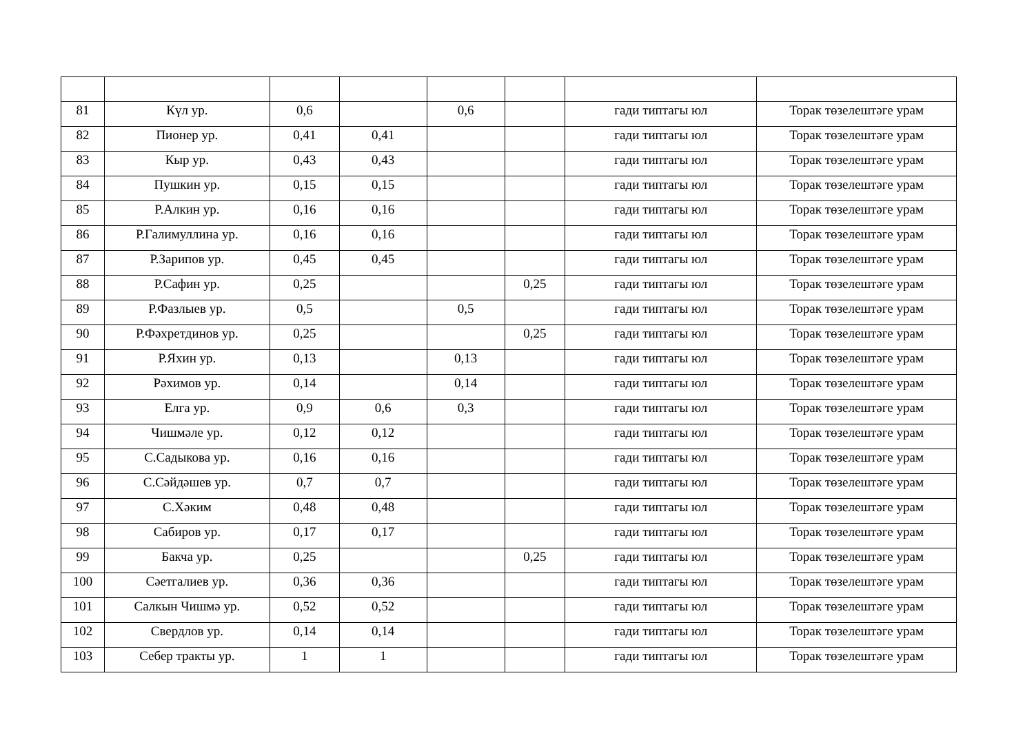| 81 | Күл ур. | 0,6 | | 0,6 | | гади типтагы юл | Торак төзелештәге урам |
| 82 | Пионер ур. | 0,41 | 0,41 | | | гади типтагы юл | Торак төзелештәге урам |
| 83 | Кыр ур. | 0,43 | 0,43 | | | гади типтагы юл | Торак төзелештәге урам |
| 84 | Пушкин ур. | 0,15 | 0,15 | | | гади типтагы юл | Торак төзелештәге урам |
| 85 | Р.Алкин ур. | 0,16 | 0,16 | | | гади типтагы юл | Торак төзелештәге урам |
| 86 | Р.Галимуллина ур. | 0,16 | 0,16 | | | гади типтагы юл | Торак төзелештәге урам |
| 87 | Р.Зарипов ур. | 0,45 | 0,45 | | | гади типтагы юл | Торак төзелештәге урам |
| 88 | Р.Сафин ур. | 0,25 | | | 0,25 | гади типтагы юл | Торак төзелештәге урам |
| 89 | Р.Фазлыев ур. | 0,5 | | 0,5 | | гади типтагы юл | Торак төзелештәге урам |
| 90 | Р.Фәхретдинов ур. | 0,25 | | | 0,25 | гади типтагы юл | Торак төзелештәге урам |
| 91 | Р.Яхин ур. | 0,13 | | 0,13 | | гади типтагы юл | Торак төзелештәге урам |
| 92 | Рәхимов ур. | 0,14 | | 0,14 | | гади типтагы юл | Торак төзелештәге урам |
| 93 | Елга ур. | 0,9 | 0,6 | 0,3 | | гади типтагы юл | Торак төзелештәге урам |
| 94 | Чишмәле ур. | 0,12 | 0,12 | | | гади типтагы юл | Торак төзелештәге урам |
| 95 | С.Садыкова ур. | 0,16 | 0,16 | | | гади типтагы юл | Торак төзелештәге урам |
| 96 | С.Сәйдәшев ур. | 0,7 | 0,7 | | | гади типтагы юл | Торак төзелештәге урам |
| 97 | С.Хәким | 0,48 | 0,48 | | | гади типтагы юл | Торак төзелештәге урам |
| 98 | Сабиров ур. | 0,17 | 0,17 | | | гади типтагы юл | Торак төзелештәге урам |
| 99 | Бакча ур. | 0,25 | | | 0,25 | гади типтагы юл | Торак төзелештәге урам |
| 100 | Сәетгалиев ур. | 0,36 | 0,36 | | | гади типтагы юл | Торак төзелештәге урам |
| 101 | Салкын Чишмә ур. | 0,52 | 0,52 | | | гади типтагы юл | Торак төзелештәге урам |
| 102 | Свердлов ур. | 0,14 | 0,14 | | | гади типтагы юл | Торак төзелештәге урам |
| 103 | Себер тракты ур. | 1 | 1 | | | гади типтагы юл | Торак төзелештәге урам |